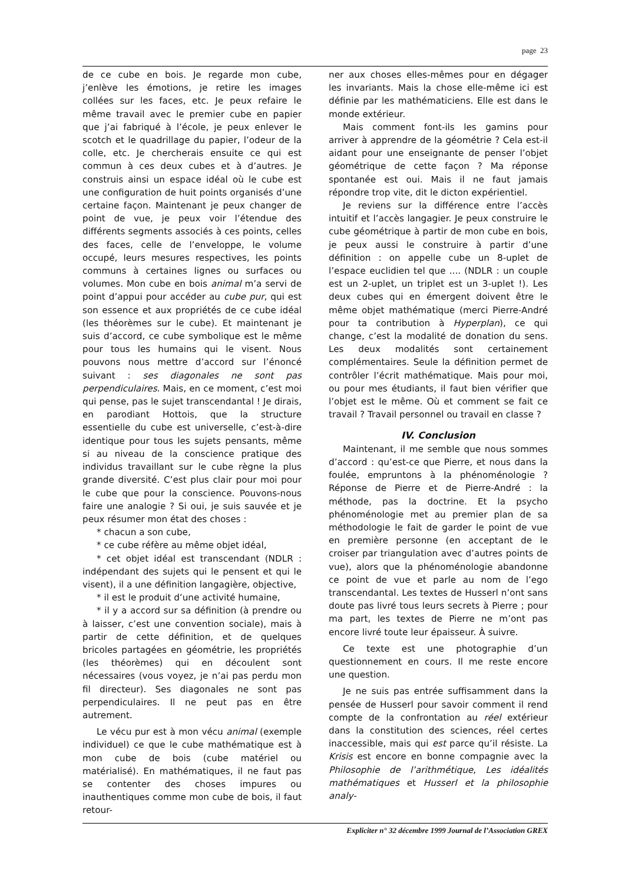page 23
de ce cube en bois. Je regarde mon cube, j’enlève les émotions, je retire les images collées sur les faces, etc. Je peux refaire le même travail avec le premier cube en papier que j’ai fabriqué à l’école, je peux enlever le scotch et le quadrillage du papier, l’odeur de la colle, etc. Je chercherais ensuite ce qui est commun à ces deux cubes et à d’autres. Je construis ainsi un espace idéal où le cube est une configuration de huit points organisés d’une certaine façon. Maintenant je peux changer de point de vue, je peux voir l’étendue des différents segments associés à ces points, celles des faces, celle de l’enveloppe, le volume occupé, leurs mesures respectives, les points communs à certaines lignes ou surfaces ou volumes. Mon cube en bois animal m’a servi de point d’appui pour accéder au cube pur, qui est son essence et aux propriétés de ce cube idéal (les théorèmes sur le cube). Et maintenant je suis d’accord, ce cube symbolique est le même pour tous les humains qui le visent. Nous pouvons nous mettre d’accord sur l’énoncé suivant : ses diagonales ne sont pas perpendiculaires. Mais, en ce moment, c’est moi qui pense, pas le sujet transcendantal ! Je dirais, en parodiant Hottois, que la structure essentielle du cube est universelle, c’est-à-dire identique pour tous les sujets pensants, même si au niveau de la conscience pratique des individus travaillant sur le cube règne la plus grande diversité. C’est plus clair pour moi pour le cube que pour la conscience. Pouvons-nous faire une analogie ? Si oui, je suis sauvée et je peux résumer mon état des choses :
* chacun a son cube,
* ce cube réfère au même objet idéal,
* cet objet idéal est transcendant (NDLR : indépendant des sujets qui le pensent et qui le visent), il a une définition langagière, objective,
* il est le produit d’une activité humaine,
* il y a accord sur sa définition (à prendre ou à laisser, c’est une convention sociale), mais à partir de cette définition, et de quelques bricoles partagées en géométrie, les propriétés (les théorèmes) qui en découlent sont nécessaires (vous voyez, je n’ai pas perdu mon fil directeur). Ses diagonales ne sont pas perpendiculaires. Il ne peut pas en être autrement.
Le vécu pur est à mon vécu animal (exemple individuel) ce que le cube mathématique est à mon cube de bois (cube matériel ou matérialisé). En mathématiques, il ne faut pas se contenter des choses impures ou inauthentiques comme mon cube de bois, il faut retour-
ner aux choses elles-mêmes pour en dégager les invariants. Mais la chose elle-même ici est définie par les mathématiciens. Elle est dans le monde extérieur.
Mais comment font-ils les gamins pour arriver à apprendre de la géométrie ? Cela est-il aidant pour une enseignante de penser l’objet géométrique de cette façon ? Ma réponse spontanée est oui. Mais il ne faut jamais répondre trop vite, dit le dicton expérientiel.
Je reviens sur la différence entre l’accès intuitif et l’accès langagier. Je peux construire le cube géométrique à partir de mon cube en bois, je peux aussi le construire à partir d’une définition : on appelle cube un 8-uplet de l’espace euclidien tel que .... (NDLR : un couple est un 2-uplet, un triplet est un 3-uplet !). Les deux cubes qui en émergent doivent être le même objet mathématique (merci Pierre-André pour ta contribution à Hyperplan), ce qui change, c’est la modalité de donation du sens. Les deux modalités sont certainement complémentaires. Seule la définition permet de contrôler l’écrit mathématique. Mais pour moi, ou pour mes étudiants, il faut bien vérifier que l’objet est le même. Où et comment se fait ce travail ? Travail personnel ou travail en classe ?
IV. Conclusion
Maintenant, il me semble que nous sommes d’accord : qu’est-ce que Pierre, et nous dans la foulée, empruntons à la phénoménologie ? Réponse de Pierre et de Pierre-André : la méthode, pas la doctrine. Et la psycho phénoménologie met au premier plan de sa méthodologie le fait de garder le point de vue en première personne (en acceptant de le croiser par triangulation avec d’autres points de vue), alors que la phénoménologie abandonne ce point de vue et parle au nom de l’ego transcendantal. Les textes de Husserl n’ont sans doute pas livré tous leurs secrets à Pierre ; pour ma part, les textes de Pierre ne m’ont pas encore livré toute leur épaisseur. À suivre.
Ce texte est une photographie d’un questionnement en cours. Il me reste encore une question.
Je ne suis pas entrée suffisamment dans la pensée de Husserl pour savoir comment il rend compte de la confrontation au réel extérieur dans la constitution des sciences, réel certes inaccessible, mais qui est parce qu’il résiste. La Krisis est encore en bonne compagnie avec la Philosophie de l’arithmétique, Les idéalités mathématiques et Husserl et la philosophie analy-
Expliciter n° 32 décembre 1999 Journal de l’Association GREX